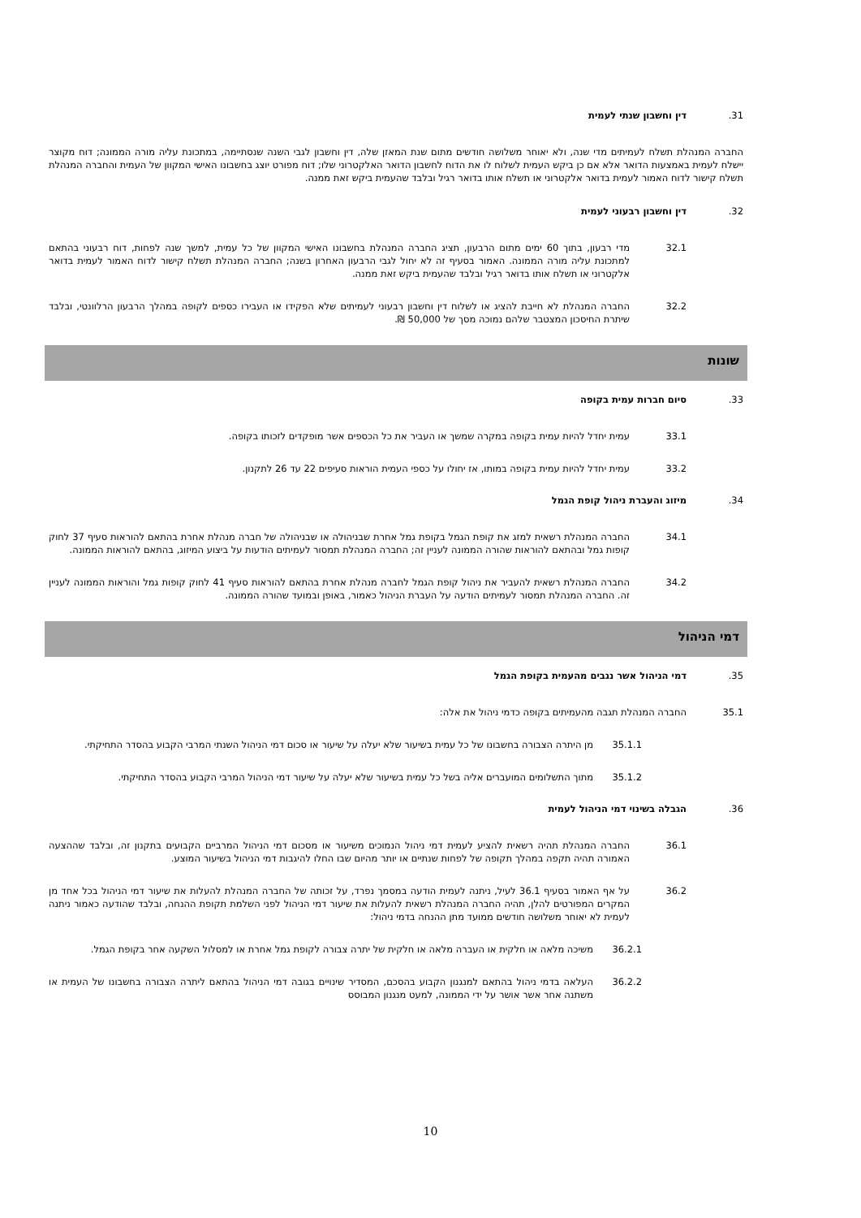31. דין וחשבון שנתי לעמית
החברה המנהלת תשלח לעמיתים מדי שנה, ולא יאוחר משלושה חודשים מתום שנת המאזן שלה, דין וחשבון לגבי השנה שנסתיימה, במתכונת עליה מורה הממונה; דוח מקוצר יישלח לעמית באמצעות הדואר אלא אם כן ביקש העמית לשלוח לו את הדוח לחשבון הדואר האלקטרוני שלו; דוח מפורט יוצג בחשבונו האישי המקוון של העמית והחברה המנהלת תשלח קישור לדוח האמור לעמית בדואר אלקטרוני או תשלח אותו בדואר רגיל ובלבד שהעמית ביקש זאת ממנה.
32. דין וחשבון רבעוני לעמית
32.1 מדי רבעון, בתוך 60 ימים מתום הרבעון, תציג החברה המנהלת בחשבונו האישי המקוון של כל עמית, למשך שנה לפחות, דוח רבעוני בהתאם למתכונת עליה מורה הממונה. האמור בסעיף זה לא יחול לגבי הרבעון האחרון בשנה; החברה המנהלת תשלח קישור לדוח האמור לעמית בדואר אלקטרוני או תשלח אותו בדואר רגיל ובלבד שהעמית ביקש זאת ממנה.
32.2 החברה המנהלת לא חייבת להציג או לשלוח דין וחשבון רבעוני לעמיתים שלא הפקידו או העבירו כספים לקופה במהלך הרבעון הרלוונטי, ובלבד שיתרת החיסכון המצטבר שלהם נמוכה מסך של 50,000 ₪.
שונות
33. סיום חברות עמית בקופה
33.1 עמית יחדל להיות עמית בקופה במקרה שמשך או העביר את כל הכספים אשר מופקדים לזכותו בקופה.
33.2 עמית יחדל להיות עמית בקופה במותו, אז יחולו על כספי העמית הוראות סעיפים 22 עד 26 לתקנון.
34. מיזוג והעברת ניהול קופת הגמל
34.1 החברה המנהלת רשאית למזג את קופת הגמל בקופת גמל אחרת שבניהולה או שבניהולה של חברה מנהלת אחרת בהתאם להוראות סעיף 37 לחוק קופות גמל ובהתאם להוראות שהורה הממונה לעניין זה; החברה המנהלת תמסור לעמיתים הודעות על ביצוע המיזוג, בהתאם להוראות הממונה.
34.2 החברה המנהלת רשאית להעביר את ניהול קופת הגמל לחברה מנהלת אחרת בהתאם להוראות סעיף 41 לחוק קופות גמל והוראות הממונה לעניין זה. החברה המנהלת תמסור לעמיתים הודעה על העברת הניהול כאמור, באופן ובמועד שהורה הממונה.
דמי הניהול
35. דמי הניהול אשר נגבים מהעמית בקופת הגמל
35.1 החברה המנהלת תגבה מהעמיתים בקופה כדמי ניהול את אלה:
35.1.1 מן היתרה הצבורה בחשבונו של כל עמית בשיעור שלא יעלה על שיעור או סכום דמי הניהול השנתי המרבי הקבוע בהסדר התחיקתי.
35.1.2 מתוך התשלומים המועברים אליה בשל כל עמית בשיעור שלא יעלה על שיעור דמי הניהול המרבי הקבוע בהסדר התחיקתי.
36. הגבלה בשינוי דמי הניהול לעמית
36.1 החברה המנהלת תהיה רשאית להציע לעמית דמי ניהול הנמוכים משיעור או מסכום דמי הניהול המרביים הקבועים בתקנון זה, ובלבד שההצעה האמורה תהיה תקפה במהלך תקופה של לפחות שנתיים או יותר מהיום שבו החלו להיגבות דמי הניהול בשיעור המוצע.
36.2 על אף האמור בסעיף 36.1 לעיל, ניתנה לעמית הודעה במסמך נפרד, על זכותה של החברה המנהלת להעלות את שיעור דמי הניהול בכל אחד מן המקרים המפורטים להלן, תהיה החברה המנהלת רשאית להעלות את שיעור דמי הניהול לפני השלמת תקופת ההנחה, ובלבד שהודעה כאמור ניתנה לעמית לא יאוחר משלושה חודשים ממועד מתן ההנחה בדמי ניהול:
36.2.1 משיכה מלאה או חלקית או העברה מלאה או חלקית של יתרה צבורה לקופת גמל אחרת או למסלול השקעה אחר בקופת הגמל.
36.2.2 העלאה בדמי ניהול בהתאם למנגנון הקבוע בהסכם, המסדיר שינויים בגובה דמי הניהול בהתאם ליתרה הצבורה בחשבונו של העמית או משתנה אחר אשר אושר על ידי הממונה, למעט מנגנון המבוסס
10